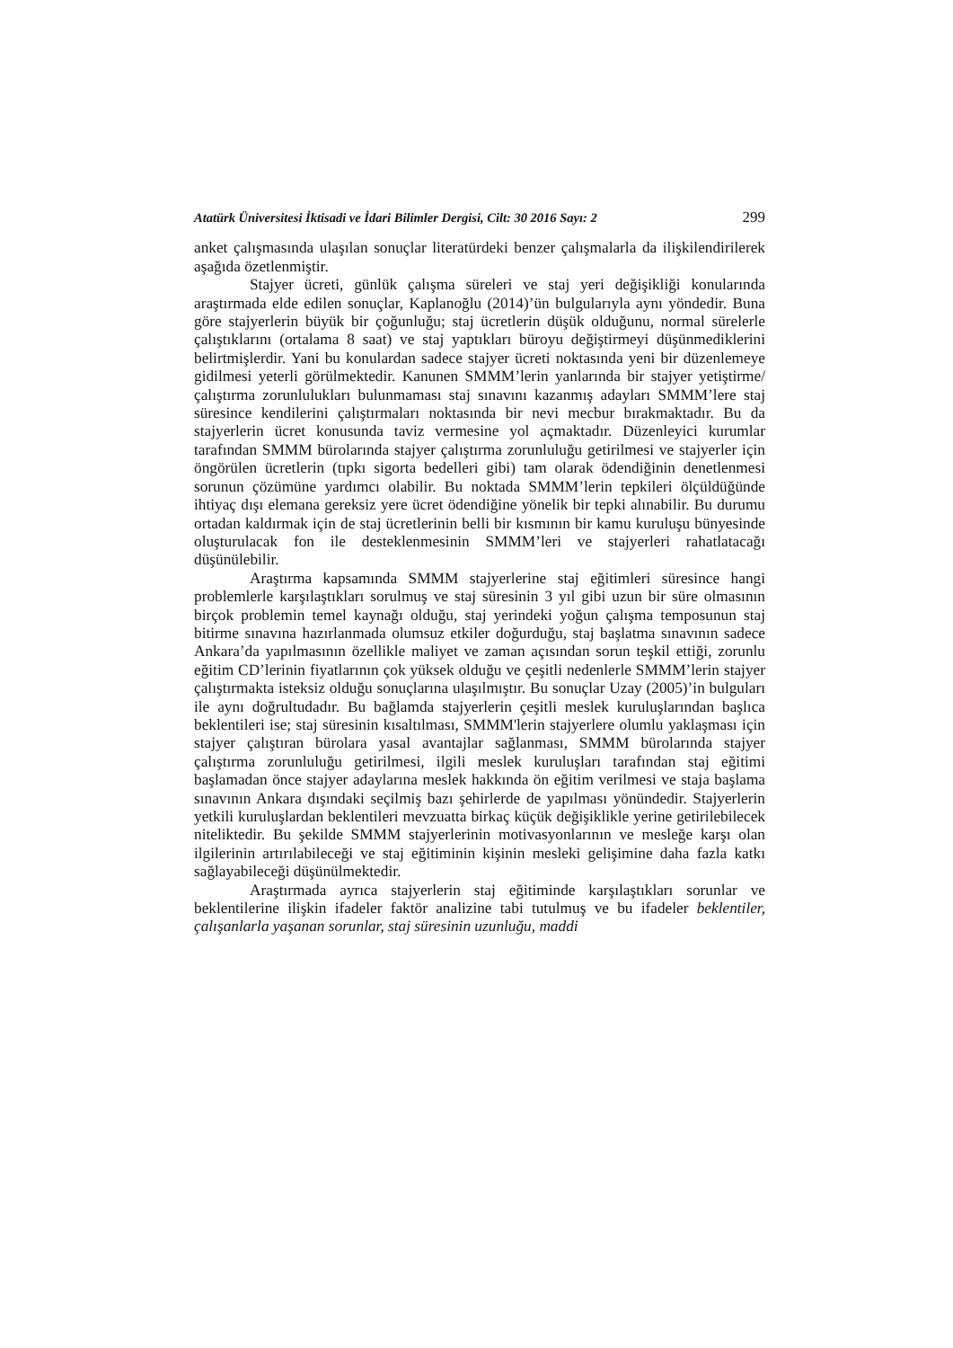Atatürk Üniversitesi İktisadi ve İdari Bilimler Dergisi, Cilt: 30 2016 Sayı: 2 299
anket çalışmasında ulaşılan sonuçlar literatürdeki benzer çalışmalarla da ilişkilendirilerek aşağıda özetlenmiştir.
Stajyer ücreti, günlük çalışma süreleri ve staj yeri değişikliği konularında araştırmada elde edilen sonuçlar, Kaplanoğlu (2014)’ün bulgularıyla aynı yöndedir. Buna göre stajyerlerin büyük bir çoğunluğu; staj ücretlerin düşük olduğunu, normal sürelerle çalıştıklarını (ortalama 8 saat) ve staj yaptıkları büroyu değiştirmeyi düşünmediklerini belirtmişlerdir. Yani bu konulardan sadece stajyer ücreti noktasında yeni bir düzenlemeye gidilmesi yeterli görülmektedir. Kanunen SMMM’lerin yanlarında bir stajyer yetiştirme/çalıştırma zorunlulukları bulunmaması staj sınavını kazanmış adayları SMMM’lere staj süresince kendilerini çalıştırmaları noktasında bir nevi mecbur bırakmaktadır. Bu da stajyerlerin ücret konusunda taviz vermesine yol açmaktadır. Düzenleyici kurumlar tarafından SMMM bürolarında stajyer çalıştırma zorunluluğu getirilmesi ve stajyerler için öngörülen ücretlerin (tıpkı sigorta bedelleri gibi) tam olarak ödendiğinin denetlenmesi sorunun çözümüne yardımcı olabilir. Bu noktada SMMM’lerin tepkileri ölçüldüğünde ihtiyaç dışı elemana gereksiz yere ücret ödendiğine yönelik bir tepki alınabilir. Bu durumu ortadan kaldırmak için de staj ücretlerinin belli bir kısmının bir kamu kuruluşu bünyesinde oluşturulacak fon ile desteklenmesinin SMMM’leri ve stajyerleri rahatlatacağı düşünülebilir.
Araştırma kapsamında SMMM stajyerlerine staj eğitimleri süresince hangi problemlerle karşılaştıkları sorulmuş ve staj süresinin 3 yıl gibi uzun bir süre olmasının birçok problemin temel kaynağı olduğu, staj yerindeki yoğun çalışma temposunun staj bitirme sınavına hazırlanmada olumsuz etkiler doğurduğu, staj başlatma sınavının sadece Ankara’da yapılmasının özellikle maliyet ve zaman açısından sorun teşkil ettiği, zorunlu eğitim CD’lerinin fiyatlarının çok yüksek olduğu ve çeşitli nedenlerle SMMM’lerin stajyer çalıştırmakta isteksiz olduğu sonuçlarına ulaşılmıştır. Bu sonuçlar Uzay (2005)’in bulguları ile aynı doğrultudadır. Bu bağlamda stajyerlerin çeşitli meslek kuruluşlarından başlıca beklentileri ise; staj süresinin kısaltılması, SMMM'lerin stajyerlere olumlu yaklaşması için stajyer çalıştıran bürolara yasal avantajlar sağlanması, SMMM bürolarında stajyer çalıştırma zorunluluğu getirilmesi, ilgili meslek kuruluşları tarafından staj eğitimi başlamadan önce stajyer adaylarına meslek hakkında ön eğitim verilmesi ve staja başlama sınavının Ankara dışındaki seçilmiş bazı şehirlerde de yapılması yönündedir. Stajyerlerin yetkili kuruluşlardan beklentileri mevzuatta birkaç küçük değişiklikle yerine getirilebilecek niteliktedir. Bu şekilde SMMM stajyerlerinin motivasyonlarının ve mesleğe karşı olan ilgilerinin artırılabileceği ve staj eğitiminin kişinin mesleki gelişimine daha fazla katkı sağlayabileceği düşünülmektedir.
Araştırmada ayrıca stajyerlerin staj eğitiminde karşılaştıkları sorunlar ve beklentilerine ilişkin ifadeler faktör analizine tabi tutulmuş ve bu ifadeler beklentiler, çalışanlarla yaşanan sorunlar, staj süresinin uzunluğu, maddi